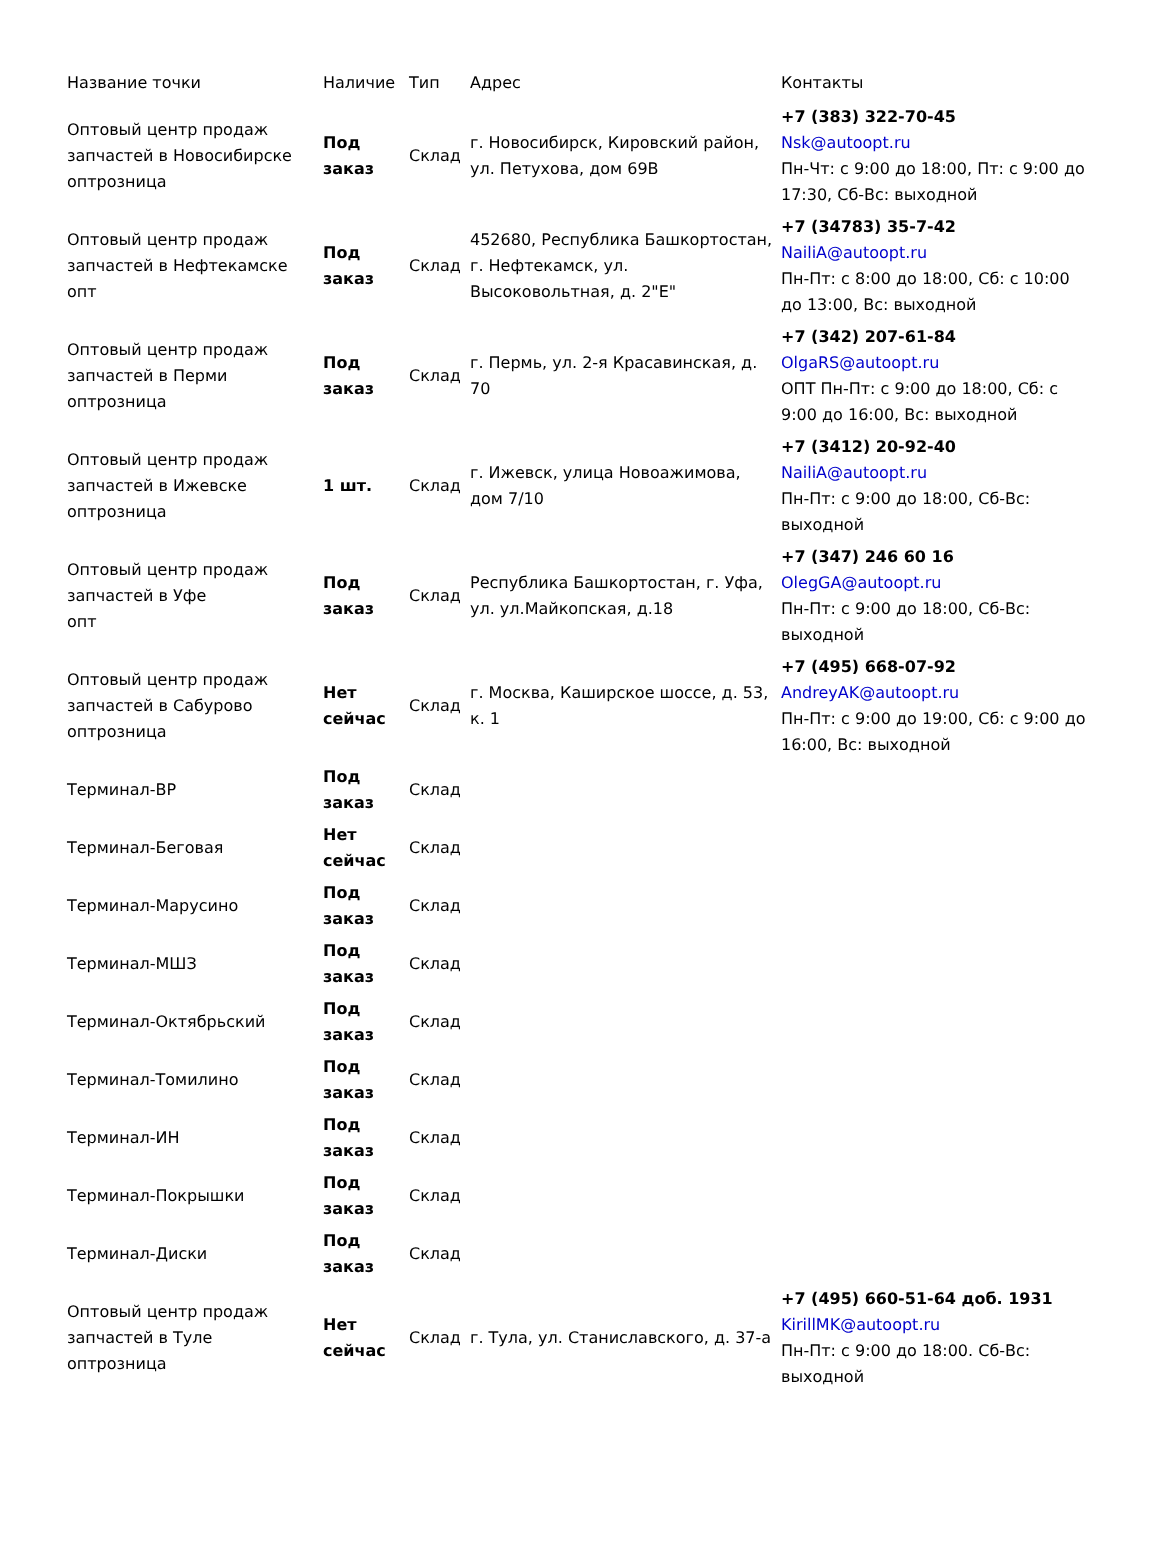| Название точки | Наличие | Тип | Адрес | Контакты |
| --- | --- | --- | --- | --- |
| Оптовый центр продаж запчастей в Новосибирске оптрозница | Под заказ | Склад | г. Новосибирск, Кировский район, ул. Петухова, дом 69В | +7 (383) 322-70-45 Nsk@autoopt.ru Пн-Чт: с 9:00 до 18:00, Пт: с 9:00 до 17:30, Сб-Вс: выходной |
| Оптовый центр продаж запчастей в Нефтекамске опт | Под заказ | Склад | 452680, Республика Башкортостан, г. Нефтекамск, ул. Высоковольтная, д. 2"Е" | +7 (34783) 35-7-42 NailiA@autoopt.ru Пн-Пт: с 8:00 до 18:00, Сб: с 10:00 до 13:00, Вс: выходной |
| Оптовый центр продаж запчастей в Перми оптрозница | Под заказ | Склад | г. Пермь, ул. 2-я Красавинская, д. 70 | +7 (342) 207-61-84 OlgaRS@autoopt.ru ОПТ Пн-Пт: с 9:00 до 18:00, Сб: с 9:00 до 16:00, Вс: выходной |
| Оптовый центр продаж запчастей в Ижевске оптрозница | 1 шт. | Склад | г. Ижевск, улица Новоажимова, дом 7/10 | +7 (3412) 20-92-40 NailiA@autoopt.ru Пн-Пт: с 9:00 до 18:00, Сб-Вс: выходной |
| Оптовый центр продаж запчастей в Уфе опт | Под заказ | Склад | Республика Башкортостан, г. Уфа, ул. ул.Майкопская, д.18 | +7 (347) 246 60 16 OlegGA@autoopt.ru Пн-Пт: с 9:00 до 18:00, Сб-Вс: выходной |
| Оптовый центр продаж запчастей в Сабурово оптрозница | Нет сейчас | Склад | г. Москва, Каширское шоссе, д. 53, к. 1 | +7 (495) 668-07-92 AndreyAK@autoopt.ru Пн-Пт: с 9:00 до 19:00, Сб: с 9:00 до 16:00, Вс: выходной |
| Терминал-ВР | Под заказ | Склад | | |
| Терминал-Беговая | Нет сейчас | Склад | | |
| Терминал-Марусино | Под заказ | Склад | | |
| Терминал-МШЗ | Под заказ | Склад | | |
| Терминал-Октябрьский | Под заказ | Склад | | |
| Терминал-Томилино | Под заказ | Склад | | |
| Терминал-ИН | Под заказ | Склад | | |
| Терминал-Покрышки | Под заказ | Склад | | |
| Терминал-Диски | Под заказ | Склад | | |
| Оптовый центр продаж запчастей в Туле оптрозница | Нет сейчас | Склад | г. Тула, ул. Станиславского, д. 37-а | +7 (495) 660-51-64 доб. 1931 KirillMK@autoopt.ru Пн-Пт: с 9:00 до 18:00. Сб-Вс: выходной |